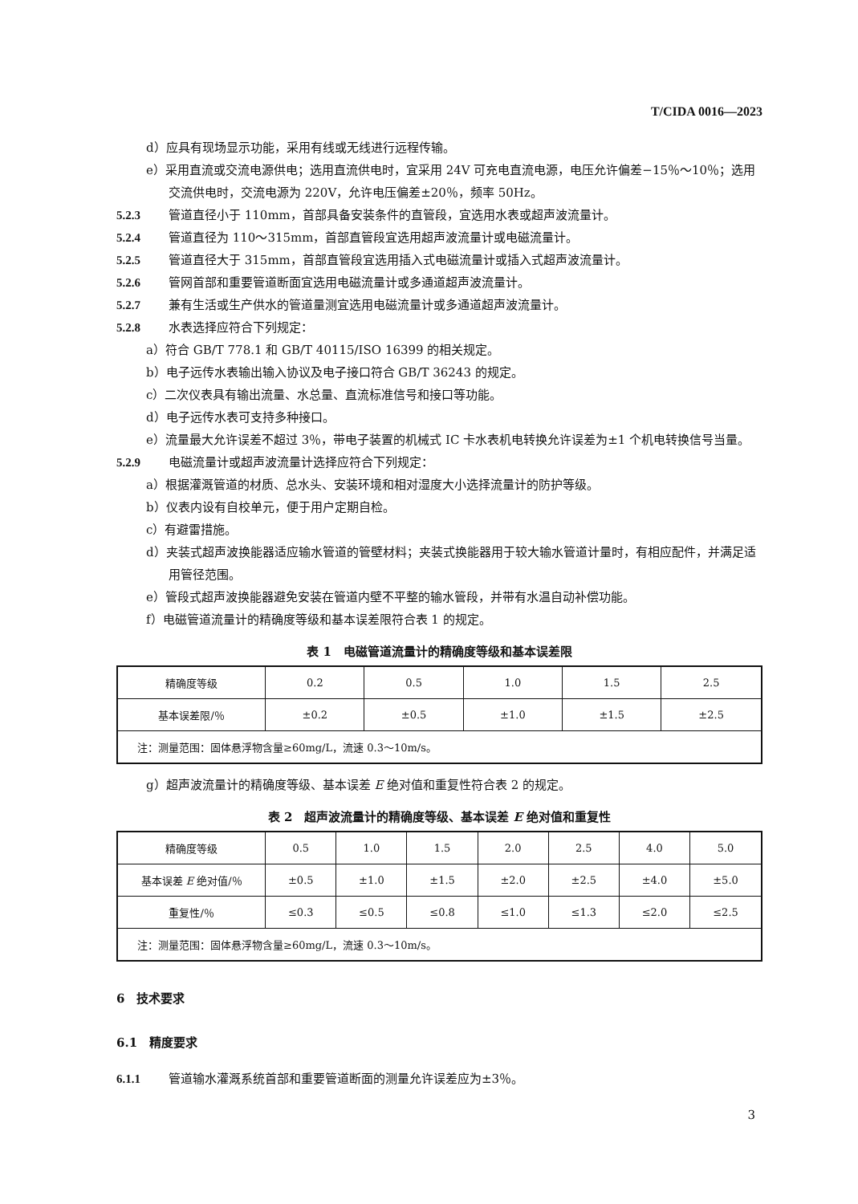T/CIDA 0016—2023
d）应具有现场显示功能，采用有线或无线进行远程传输。
e）采用直流或交流电源供电；选用直流供电时，宜采用 24V 可充电直流电源，电压允许偏差−15％～10％；选用交流供电时，交流电源为 220V，允许电压偏差±20％，频率 50Hz。
5.2.3 管道直径小于 110mm，首部具备安装条件的直管段，宜选用水表或超声波流量计。
5.2.4 管道直径为 110～315mm，首部直管段宜选用超声波流量计或电磁流量计。
5.2.5 管道直径大于 315mm，首部直管段宜选用插入式电磁流量计或插入式超声波流量计。
5.2.6 管网首部和重要管道断面宜选用电磁流量计或多通道超声波流量计。
5.2.7 兼有生活或生产供水的管道量测宜选用电磁流量计或多通道超声波流量计。
5.2.8 水表选择应符合下列规定：
a）符合 GB/T 778.1 和 GB/T 40115/ISO 16399 的相关规定。
b）电子远传水表输出输入协议及电子接口符合 GB/T 36243 的规定。
c）二次仪表具有输出流量、水总量、直流标准信号和接口等功能。
d）电子远传水表可支持多种接口。
e）流量最大允许误差不超过 3％，带电子装置的机械式 IC 卡水表机电转换允许误差为±1 个机电转换信号当量。
5.2.9 电磁流量计或超声波流量计选择应符合下列规定：
a）根据灌溉管道的材质、总水头、安装环境和相对湿度大小选择流量计的防护等级。
b）仪表内设有自校单元，便于用户定期自检。
c）有避雷措施。
d）夹装式超声波换能器适应输水管道的管壁材料；夹装式换能器用于较大输水管道计量时，有相应配件，并满足适用管径范围。
e）管段式超声波换能器避免安装在管道内壁不平整的输水管段，并带有水温自动补偿功能。
f）电磁管道流量计的精确度等级和基本误差限符合表 1 的规定。
表 1　电磁管道流量计的精确度等级和基本误差限
| 精确度等级 | 0.2 | 0.5 | 1.0 | 1.5 | 2.5 |
| 基本误差限/％ | ±0.2 | ±0.5 | ±1.0 | ±1.5 | ±2.5 |
| 注：测量范围：固体悬浮物含量≥60mg/L，流速 0.3～10m/s。 | | | | | |
g）超声波流量计的精确度等级、基本误差 E 绝对值和重复性符合表 2 的规定。
表 2　超声波流量计的精确度等级、基本误差 E 绝对值和重复性
| 精确度等级 | 0.5 | 1.0 | 1.5 | 2.0 | 2.5 | 4.0 | 5.0 |
| 基本误差 E 绝对值/％ | ±0.5 | ±1.0 | ±1.5 | ±2.0 | ±2.5 | ±4.0 | ±5.0 |
| 重复性/％ | ≤0.3 | ≤0.5 | ≤0.8 | ≤1.0 | ≤1.3 | ≤2.0 | ≤2.5 |
| 注：测量范围：固体悬浮物含量≥60mg/L，流速 0.3～10m/s。 | | | | | | | |
6　技术要求
6.1　精度要求
6.1.1 管道输水灌溉系统首部和重要管道断面的测量允许误差应为±3％。
3